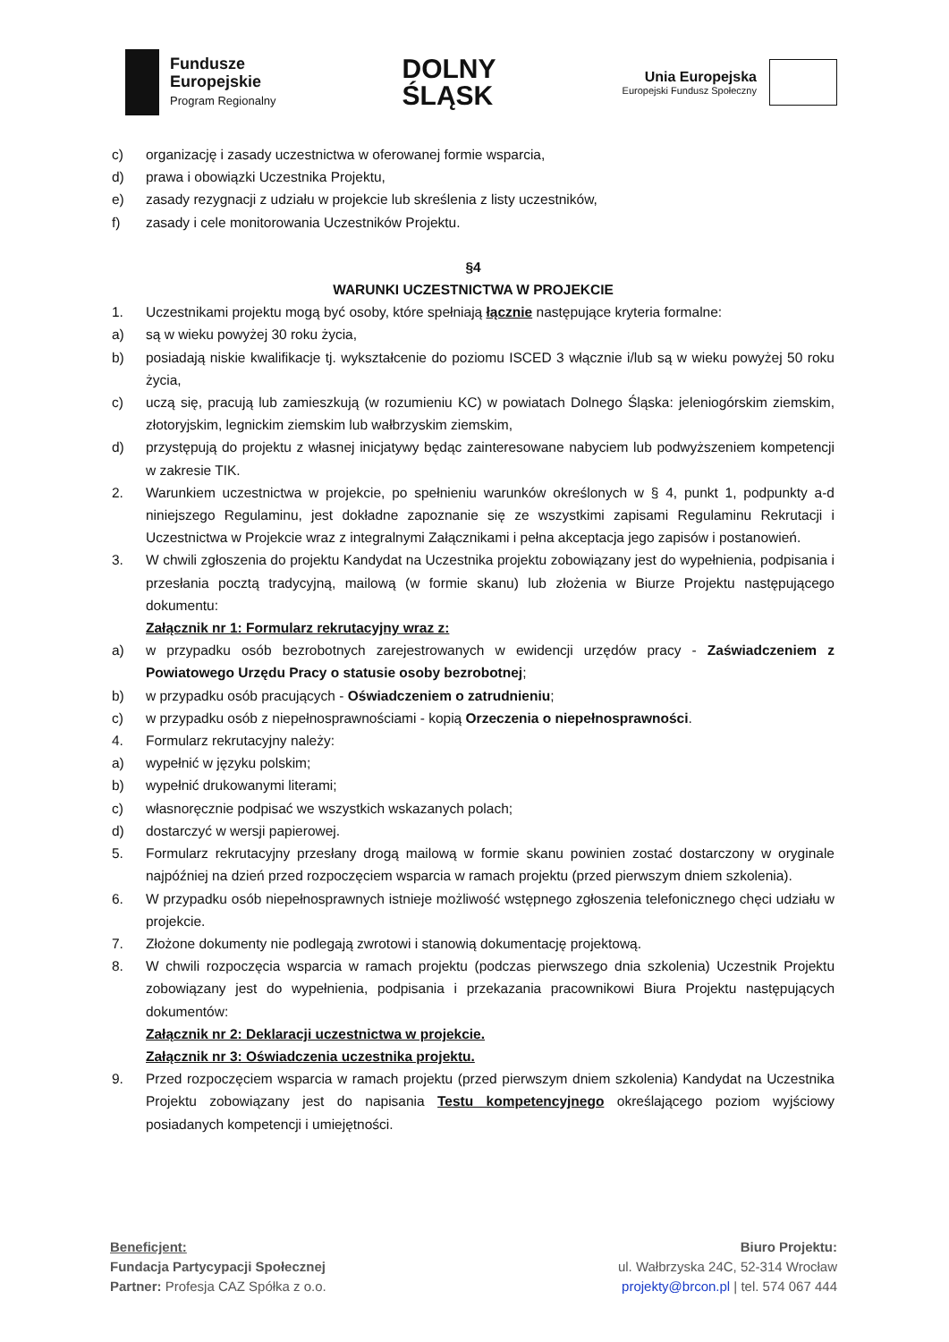Fundusze
Europejskie
Program Regionalny
DOLNY
ŚLĄSK
Unia Europejska
Europejski Fundusz Społeczny
c) organizację i zasady uczestnictwa w oferowanej formie wsparcia,
d) prawa i obowiązki Uczestnika Projektu,
e) zasady rezygnacji z udziału w projekcie lub skreślenia z listy uczestników,
f) zasady i cele monitorowania Uczestników Projektu.
§4
WARUNKI UCZESTNICTWA W PROJEKCIE
1. Uczestnikami projektu mogą być osoby, które spełniają łącznie następujące kryteria formalne:
a) są w wieku powyżej 30 roku życia,
b) posiadają niskie kwalifikacje tj. wykształcenie do poziomu ISCED 3 włącznie i/lub są w wieku powyżej 50 roku życia,
c) uczą się, pracują lub zamieszkują (w rozumieniu KC) w powiatach Dolnego Śląska: jeleniogórskim ziemskim, złotoryjskim, legnickim ziemskim lub wałbrzyskim ziemskim,
d) przystępują do projektu z własnej inicjatywy będąc zainteresowane nabyciem lub podwyższeniem kompetencji w zakresie TIK.
2. Warunkiem uczestnictwa w projekcie, po spełnieniu warunków określonych w § 4, punkt 1, podpunkty a-d niniejszego Regulaminu, jest dokładne zapoznanie się ze wszystkimi zapisami Regulaminu Rekrutacji i Uczestnictwa w Projekcie wraz z integralnymi Załącznikami i pełna akceptacja jego zapisów i postanowień.
3. W chwili zgłoszenia do projektu Kandydat na Uczestnika projektu zobowiązany jest do wypełnienia, podpisania i przesłania pocztą tradycyjną, mailową (w formie skanu) lub złożenia w Biurze Projektu następującego dokumentu:
Załącznik nr 1: Formularz rekrutacyjny wraz z:
a) w przypadku osób bezrobotnych zarejestrowanych w ewidencji urzędów pracy - Zaświadczeniem z Powiatowego Urzędu Pracy o statusie osoby bezrobotnej;
b) w przypadku osób pracujących - Oświadczeniem o zatrudnieniu;
c) w przypadku osób z niepełnosprawnościami - kopią Orzeczenia o niepełnosprawności.
4. Formularz rekrutacyjny należy:
a) wypełnić w języku polskim;
b) wypełnić drukowanymi literami;
c) własnoręcznie podpisać we wszystkich wskazanych polach;
d) dostarczyć w wersji papierowej.
5. Formularz rekrutacyjny przesłany drogą mailową w formie skanu powinien zostać dostarczony w oryginale najpóźniej na dzień przed rozpoczęciem wsparcia w ramach projektu (przed pierwszym dniem szkolenia).
6. W przypadku osób niepełnosprawnych istnieje możliwość wstępnego zgłoszenia telefonicznego chęci udziału w projekcie.
7. Złożone dokumenty nie podlegają zwrotowi i stanowią dokumentację projektową.
8. W chwili rozpoczęcia wsparcia w ramach projektu (podczas pierwszego dnia szkolenia) Uczestnik Projektu zobowiązany jest do wypełnienia, podpisania i przekazania pracownikowi Biura Projektu następujących dokumentów:
Załącznik nr 2: Deklaracji uczestnictwa w projekcie.
Załącznik nr 3: Oświadczenia uczestnika projektu.
9. Przed rozpoczęciem wsparcia w ramach projektu (przed pierwszym dniem szkolenia) Kandydat na Uczestnika Projektu zobowiązany jest do napisania Testu kompetencyjnego określającego poziom wyjściowy posiadanych kompetencji i umiejętności.
Beneficjent:
Fundacja Partycypacji Społecznej
Partner: Profesja CAZ Spółka z o.o.
Biuro Projektu:
ul. Wałbrzyska 24C, 52-314 Wrocław
projekty@brcon.pl | tel. 574 067 444